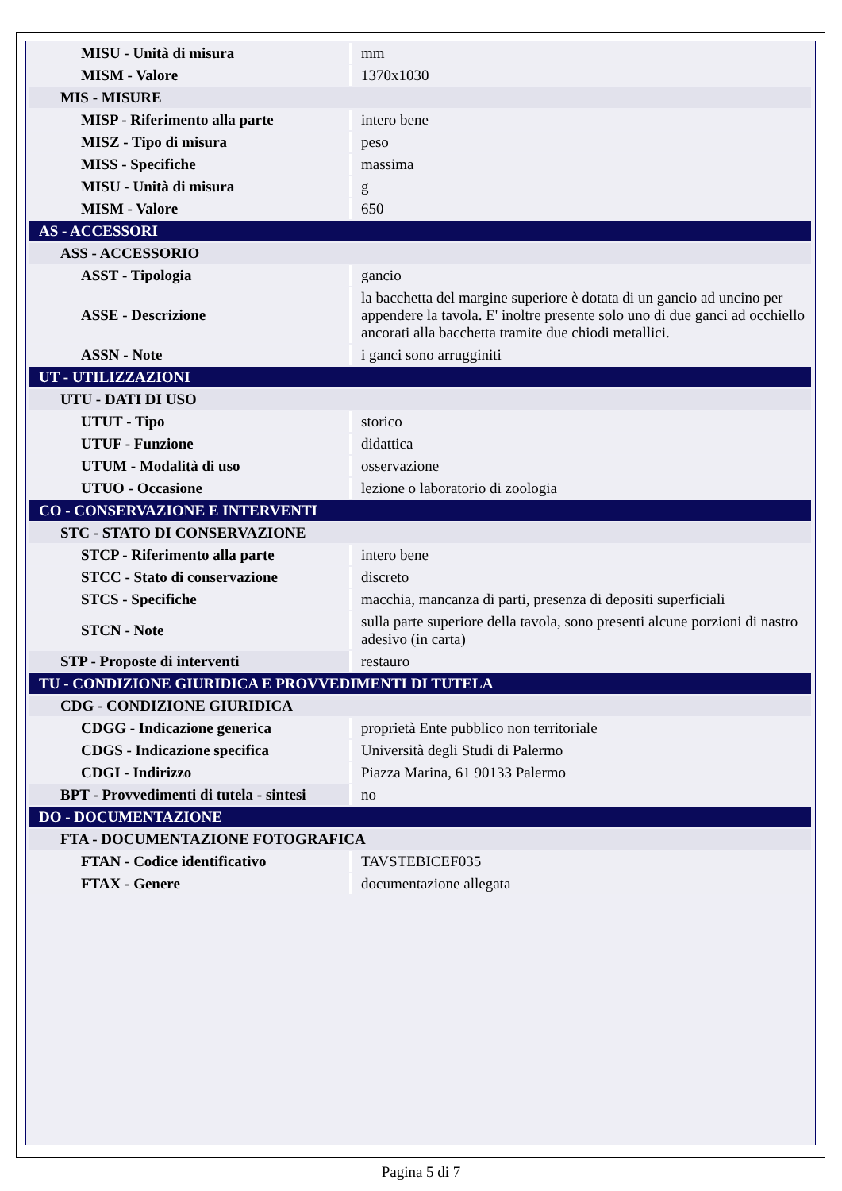| MISU - Unità di misura | mm |
| MISM - Valore | 1370x1030 |
| MIS - MISURE | |
| MISP - Riferimento alla parte | intero bene |
| MISZ - Tipo di misura | peso |
| MISS - Specifiche | massima |
| MISU - Unità di misura | g |
| MISM - Valore | 650 |
| AS - ACCESSORI | |
| ASS - ACCESSORIO | |
| ASST - Tipologia | gancio |
| ASSE - Descrizione | la bacchetta del margine superiore è dotata di un gancio ad uncino per appendere la tavola. E' inoltre presente solo uno di due ganci ad occhiello ancorati alla bacchetta tramite due chiodi metallici. |
| ASSN - Note | i ganci sono arrugginiti |
| UT - UTILIZZAZIONI | |
| UTU - DATI DI USO | |
| UTUT - Tipo | storico |
| UTUF - Funzione | didattica |
| UTUM - Modalità di uso | osservazione |
| UTUO - Occasione | lezione o laboratorio di zoologia |
| CO - CONSERVAZIONE E INTERVENTI | |
| STC - STATO DI CONSERVAZIONE | |
| STCP - Riferimento alla parte | intero bene |
| STCC - Stato di conservazione | discreto |
| STCS - Specifiche | macchia, mancanza di parti, presenza di depositi superficiali |
| STCN - Note | sulla parte superiore della tavola, sono presenti alcune porzioni di nastro adesivo (in carta) |
| STP - Proposte di interventi | restauro |
| TU - CONDIZIONE GIURIDICA E PROVVEDIMENTI DI TUTELA | |
| CDG - CONDIZIONE GIURIDICA | |
| CDGG - Indicazione generica | proprietà Ente pubblico non territoriale |
| CDGS - Indicazione specifica | Università degli Studi di Palermo |
| CDGI - Indirizzo | Piazza Marina, 61 90133 Palermo |
| BPT - Provvedimenti di tutela - sintesi | no |
| DO - DOCUMENTAZIONE | |
| FTA - DOCUMENTAZIONE FOTOGRAFICA | |
| FTAN - Codice identificativo | TAVSTEBICEF035 |
| FTAX - Genere | documentazione allegata |
Pagina 5 di 7